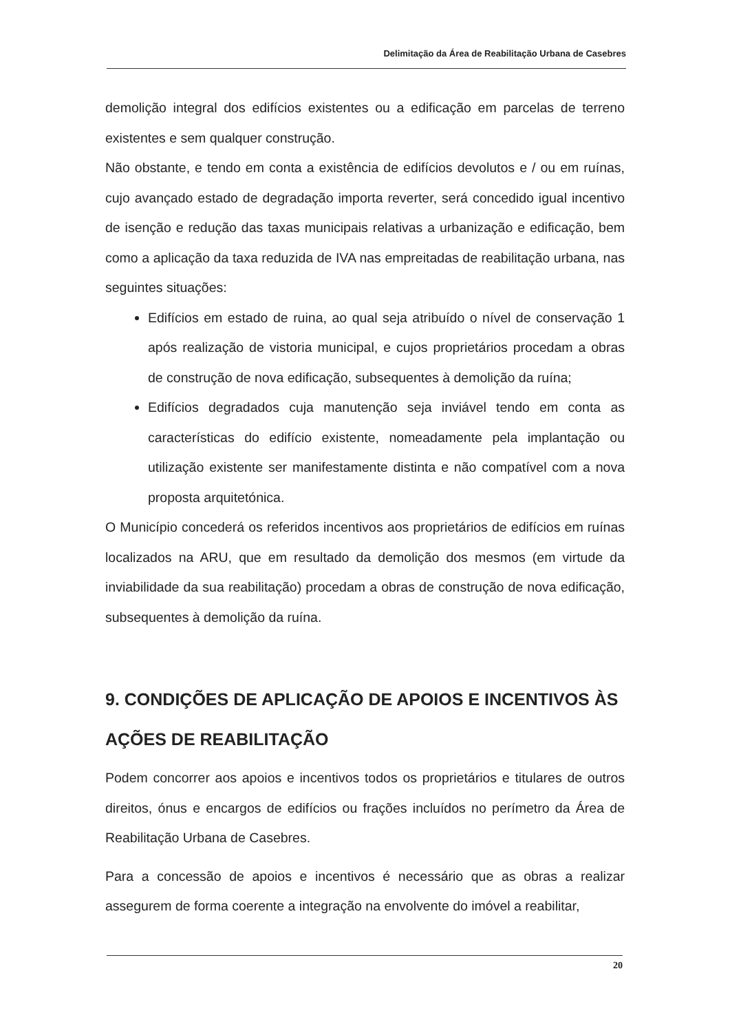Delimitação da Área de Reabilitação Urbana de Casebres
demolição integral dos edifícios existentes ou a edificação em parcelas de terreno existentes e sem qualquer construção.
Não obstante, e tendo em conta a existência de edifícios devolutos e / ou em ruínas, cujo avançado estado de degradação importa reverter, será concedido igual incentivo de isenção e redução das taxas municipais relativas a urbanização e edificação, bem como a aplicação da taxa reduzida de IVA nas empreitadas de reabilitação urbana, nas seguintes situações:
Edifícios em estado de ruina, ao qual seja atribuído o nível de conservação 1 após realização de vistoria municipal, e cujos proprietários procedam a obras de construção de nova edificação, subsequentes à demolição da ruína;
Edifícios degradados cuja manutenção seja inviável tendo em conta as características do edifício existente, nomeadamente pela implantação ou utilização existente ser manifestamente distinta e não compatível com a nova proposta arquitetónica.
O Município concederá os referidos incentivos aos proprietários de edifícios em ruínas localizados na ARU, que em resultado da demolição dos mesmos (em virtude da inviabilidade da sua reabilitação) procedam a obras de construção de nova edificação, subsequentes à demolição da ruína.
9. CONDIÇÕES DE APLICAÇÃO DE APOIOS E INCENTIVOS ÀS AÇÕES DE REABILITAÇÃO
Podem concorrer aos apoios e incentivos todos os proprietários e titulares de outros direitos, ónus e encargos de edifícios ou frações incluídos no perímetro da Área de Reabilitação Urbana de Casebres.
Para a concessão de apoios e incentivos é necessário que as obras a realizar assegurem de forma coerente a integração na envolvente do imóvel a reabilitar,
20